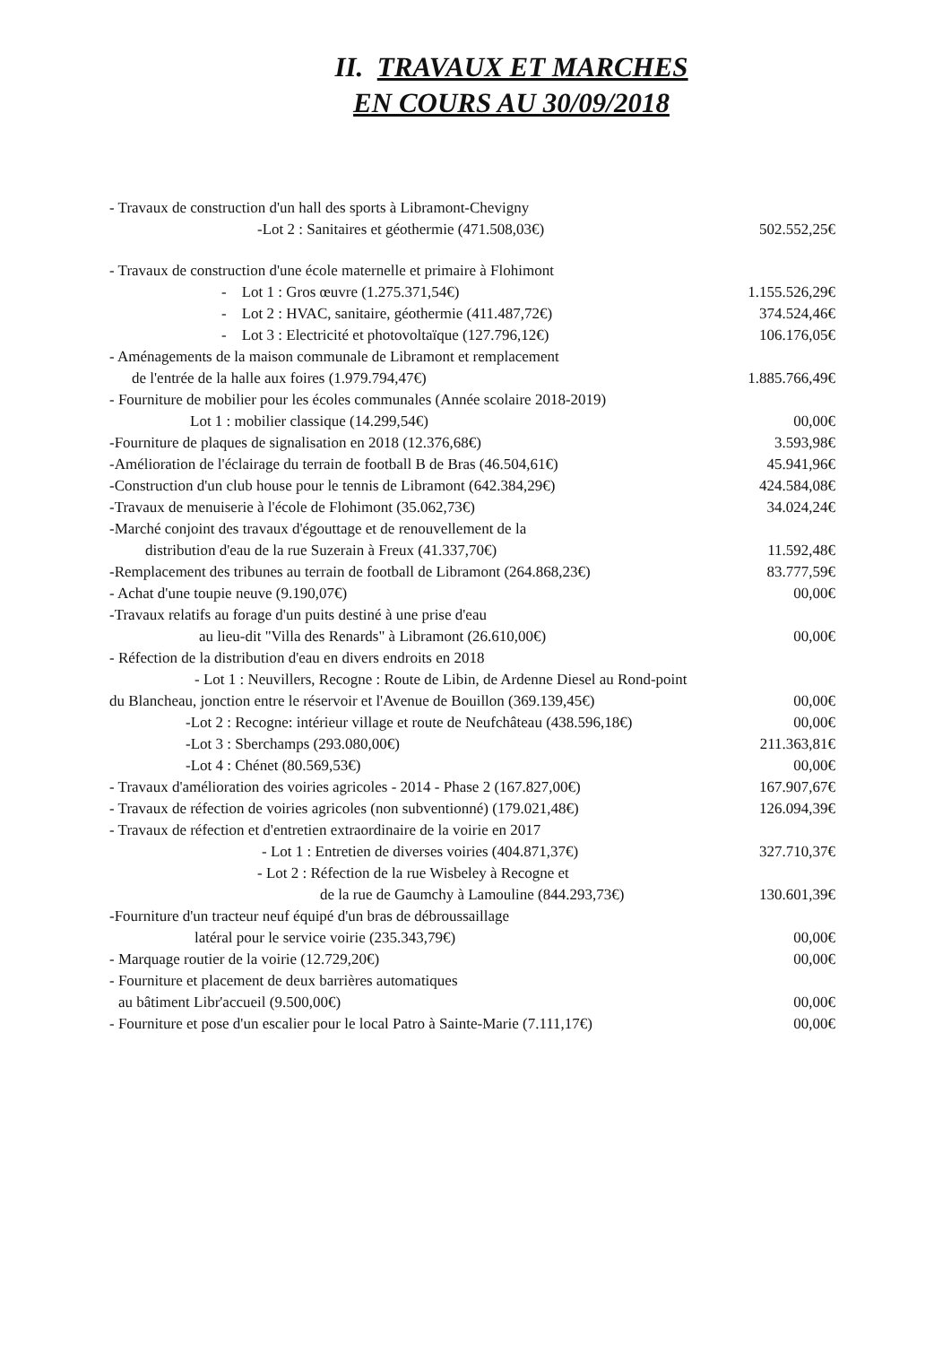II. TRAVAUX ET MARCHES
EN COURS AU 30/09/2018
| - Travaux de construction d'un hall des sports à Libramont-Chevigny | |
| -Lot 2 : Sanitaires et géothermie (471.508,03€) | 502.552,25€ |
| - Travaux de construction d'une école maternelle et primaire à Flohimont | |
| - Lot 1 : Gros œuvre (1.275.371,54€) | 1.155.526,29€ |
| - Lot 2 : HVAC, sanitaire, géothermie (411.487,72€) | 374.524,46€ |
| - Lot 3 : Electricité et photovoltaïque (127.796,12€) | 106.176,05€ |
| - Aménagements de la maison communale de Libramont et remplacement | |
| de l'entrée de la halle aux foires (1.979.794,47€) | 1.885.766,49€ |
| - Fourniture de mobilier pour les écoles communales (Année scolaire 2018-2019) | |
| Lot 1 : mobilier classique (14.299,54€) | 00,00€ |
| -Fourniture de plaques de signalisation en 2018 (12.376,68€) | 3.593,98€ |
| -Amélioration de l'éclairage du terrain de football B de Bras (46.504,61€) | 45.941,96€ |
| -Construction d'un club house pour le tennis de Libramont (642.384,29€) | 424.584,08€ |
| -Travaux de menuiserie à l'école de Flohimont (35.062,73€) | 34.024,24€ |
| -Marché conjoint des travaux d'égouttage et de renouvellement de la | |
| distribution d'eau de la rue Suzerain à Freux (41.337,70€) | 11.592,48€ |
| -Remplacement des tribunes au terrain de football de Libramont (264.868,23€) | 83.777,59€ |
| - Achat d'une toupie neuve (9.190,07€) | 00,00€ |
| -Travaux relatifs au forage d'un puits destiné à une prise d'eau | |
| au lieu-dit "Villa des Renards" à Libramont (26.610,00€) | 00,00€ |
| - Réfection de la distribution d'eau en divers endroits en 2018 | |
| - Lot 1 : Neuvillers, Recogne : Route de Libin, de Ardenne Diesel au Rond-point | |
| du Blancheau, jonction entre le réservoir et l'Avenue de Bouillon (369.139,45€) | 00,00€ |
| -Lot 2 : Recogne: intérieur village et route de Neufchâteau (438.596,18€) | 00,00€ |
| -Lot 3 : Sberchamps (293.080,00€) | 211.363,81€ |
| -Lot 4 : Chénet (80.569,53€) | 00,00€ |
| - Travaux d'amélioration des voiries agricoles - 2014 - Phase 2 (167.827,00€) | 167.907,67€ |
| - Travaux de réfection de voiries agricoles (non subventionné) (179.021,48€) | 126.094,39€ |
| - Travaux de réfection et d'entretien extraordinaire de la voirie en 2017 | |
| - Lot 1 : Entretien de diverses voiries (404.871,37€) | 327.710,37€ |
| - Lot 2 : Réfection de la rue Wisbeley à Recogne et | |
| de la rue de Gaumchy à Lamouline (844.293,73€) | 130.601,39€ |
| -Fourniture d'un tracteur neuf équipé d'un bras de débroussaillage | |
| latéral pour le service voirie (235.343,79€) | 00,00€ |
| - Marquage routier de la voirie (12.729,20€) | 00,00€ |
| - Fourniture et placement de deux barrières automatiques | |
| au bâtiment Libr'accueil (9.500,00€) | 00,00€ |
| - Fourniture et pose d'un escalier pour le local Patro à Sainte-Marie (7.111,17€) | 00,00€ |